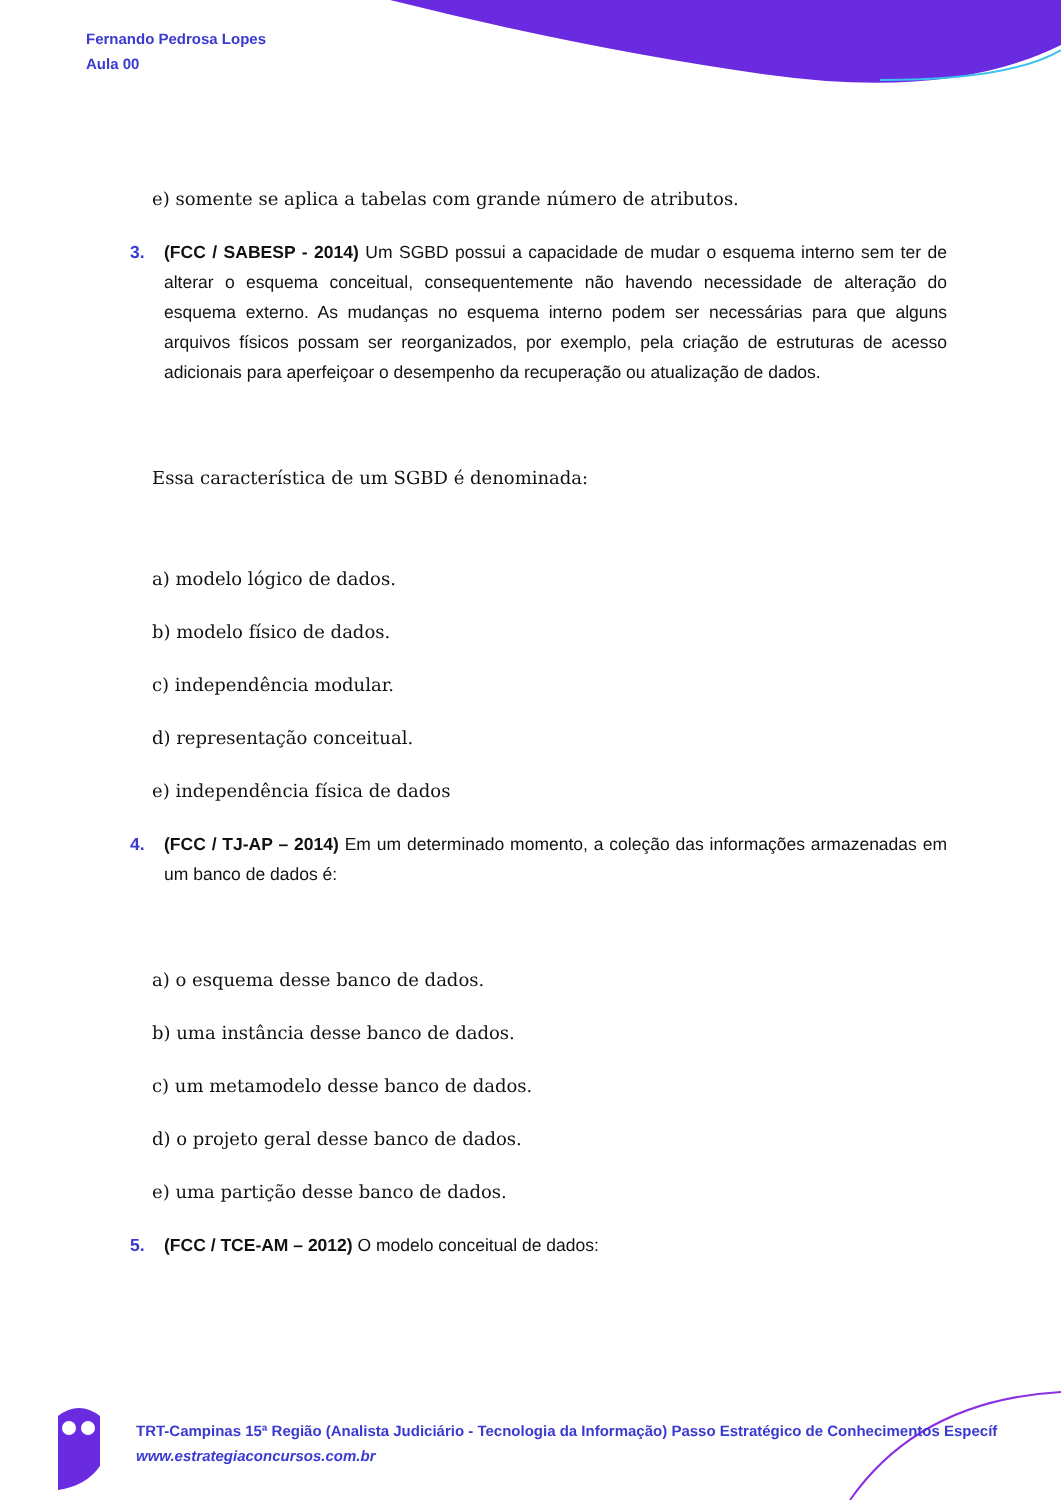Fernando Pedrosa Lopes
Aula 00
e) somente se aplica a tabelas com grande número de atributos.
3. (FCC / SABESP - 2014) Um SGBD possui a capacidade de mudar o esquema interno sem ter de alterar o esquema conceitual, consequentemente não havendo necessidade de alteração do esquema externo. As mudanças no esquema interno podem ser necessárias para que alguns arquivos físicos possam ser reorganizados, por exemplo, pela criação de estruturas de acesso adicionais para aperfeiçoar o desempenho da recuperação ou atualização de dados.
Essa característica de um SGBD é denominada:
a) modelo lógico de dados.
b) modelo físico de dados.
c) independência modular.
d) representação conceitual.
e) independência física de dados
4. (FCC / TJ-AP – 2014) Em um determinado momento, a coleção das informações armazenadas em um banco de dados é:
a) o esquema desse banco de dados.
b) uma instância desse banco de dados.
c) um metamodelo desse banco de dados.
d) o projeto geral desse banco de dados.
e) uma partição desse banco de dados.
5. (FCC / TCE-AM – 2012) O modelo conceitual de dados:
TRT-Campinas 15ª Região (Analista Judiciário - Tecnologia da Informação) Passo Estratégico de Conhecimentos Específ
www.estrategiaconcursos.com.br